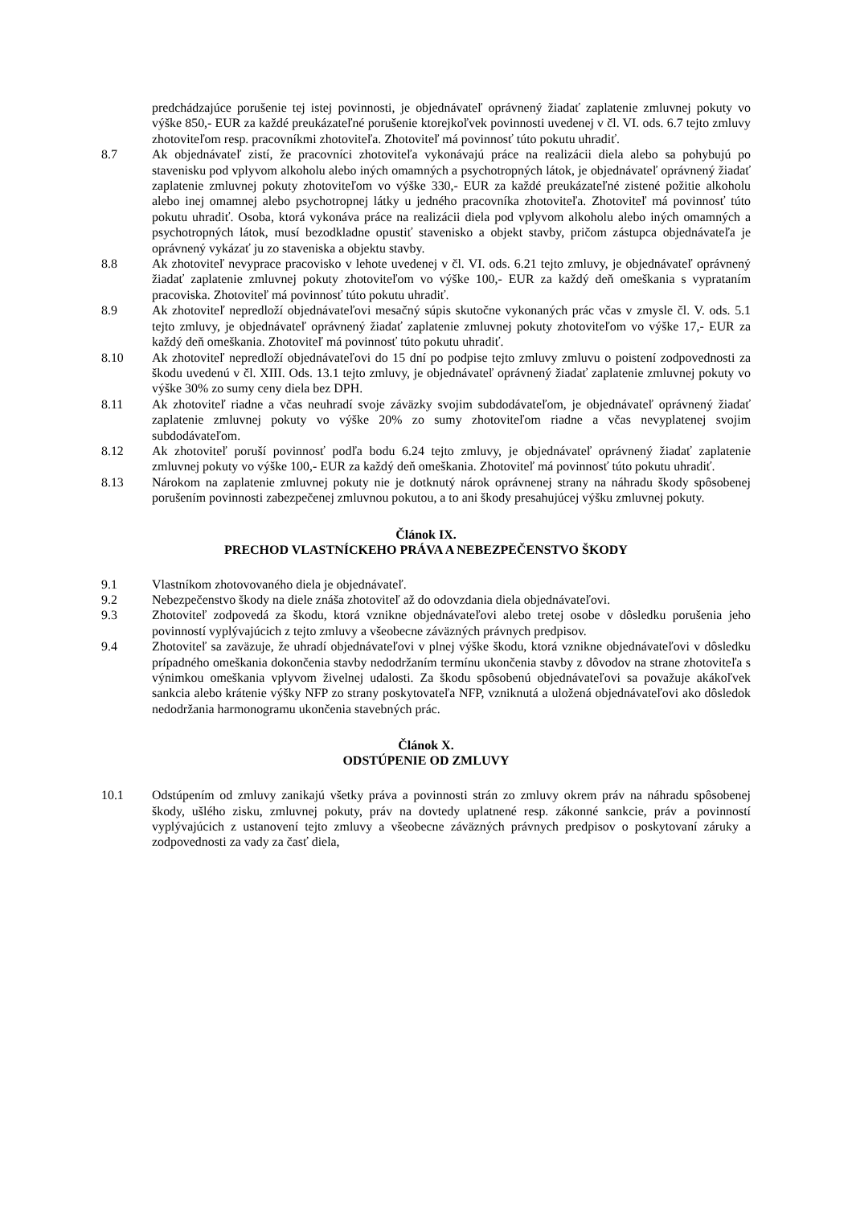predchádzajúce porušenie tej istej povinnosti, je objednávateľ oprávnený žiadať zaplatenie zmluvnej pokuty vo výške 850,- EUR za každé preukázateľné porušenie ktorejkoľvek povinnosti uvedenej v čl. VI. ods. 6.7 tejto zmluvy zhotoviteľom resp. pracovníkmi zhotoviteľa. Zhotoviteľ má povinnosť túto pokutu uhradiť.
8.7 Ak objednávateľ zistí, že pracovníci zhotoviteľa vykonávajú práce na realizácii diela alebo sa pohybujú po stavenisku pod vplyvom alkoholu alebo iných omamných a psychotropných látok, je objednávateľ oprávnený žiadať zaplatenie zmluvnej pokuty zhotoviteľom vo výške 330,- EUR za každé preukázateľné zistené požitie alkoholu alebo inej omamnej alebo psychotropnej látky u jedného pracovníka zhotoviteľa. Zhotoviteľ má povinnosť túto pokutu uhradiť. Osoba, ktorá vykonáva práce na realizácii diela pod vplyvom alkoholu alebo iných omamných a psychotropných látok, musí bezodkladne opustiť stavenisko a objekt stavby, pričom zástupca objednávateľa je oprávnený vykázať ju zo staveniska a objektu stavby.
8.8 Ak zhotoviteľ nevyprace pracovisko v lehote uvedenej v čl. VI. ods. 6.21 tejto zmluvy, je objednávateľ oprávnený žiadať zaplatenie zmluvnej pokuty zhotoviteľom vo výške 100,- EUR za každý deň omeškania s vyprataním pracoviska. Zhotoviteľ má povinnosť túto pokutu uhradiť.
8.9 Ak zhotoviteľ nepredloží objednávateľovi mesačný súpis skutočne vykonaných prác včas v zmysle čl. V. ods. 5.1 tejto zmluvy, je objednávateľ oprávnený žiadať zaplatenie zmluvnej pokuty zhotoviteľom vo výške 17,- EUR za každý deň omeškania. Zhotoviteľ má povinnosť túto pokutu uhradiť.
8.10 Ak zhotoviteľ nepredloží objednávateľovi do 15 dní po podpise tejto zmluvy zmluvu o poistení zodpovednosti za škodu uvedenú v čl. XIII. Ods. 13.1 tejto zmluvy, je objednávateľ oprávnený žiadať zaplatenie zmluvnej pokuty vo výške 30% zo sumy ceny diela bez DPH.
8.11 Ak zhotoviteľ riadne a včas neuhradí svoje záväzky svojim subdodávateľom, je objednávateľ oprávnený žiadať zaplatenie zmluvnej pokuty vo výške 20% zo sumy zhotoviteľom riadne a včas nevyplatenej svojim subdodávateľom.
8.12 Ak zhotoviteľ poruší povinnosť podľa bodu 6.24 tejto zmluvy, je objednávateľ oprávnený žiadať zaplatenie zmluvnej pokuty vo výške 100,- EUR za každý deň omeškania. Zhotoviteľ má povinnosť túto pokutu uhradiť.
8.13 Nárokom na zaplatenie zmluvnej pokuty nie je dotknutý nárok oprávnenej strany na náhradu škody spôsobenej porušením povinnosti zabezpečenej zmluvnou pokutou, a to ani škody presahujúcej výšku zmluvnej pokuty.
Článok IX.
PRECHOD VLASTNÍCKEHO PRÁVA A NEBEZPEČENSTVO ŠKODY
9.1 Vlastníkom zhotovovaného diela je objednávateľ.
9.2 Nebezpečenstvo škody na diele znáša zhotoviteľ až do odovzdania diela objednávateľovi.
9.3 Zhotoviteľ zodpovedá za škodu, ktorá vznikne objednávateľovi alebo tretej osobe v dôsledku porušenia jeho povinností vyplývajúcich z tejto zmluvy a všeobecne záväzných právnych predpisov.
9.4 Zhotoviteľ sa zaväzuje, že uhradí objednávateľovi v plnej výške škodu, ktorá vznikne objednávateľovi v dôsledku prípadného omeškania dokončenia stavby nedodržaním termínu ukončenia stavby z dôvodov na strane zhotoviteľa s výnimkou omeškania vplyvom živelnej udalosti. Za škodu spôsobenú objednávateľovi sa považuje akákoľvek sankcia alebo krátenie výšky NFP zo strany poskytovateľa NFP, vzniknutá a uložená objednávateľovi ako dôsledok nedodržania harmonogramu ukončenia stavebných prác.
Článok X.
ODSTÚPENIE OD ZMLUVY
10.1 Odstúpením od zmluvy zanikajú všetky práva a povinnosti strán zo zmluvy okrem práv na náhradu spôsobenej škody, ušlého zisku, zmluvnej pokuty, práv na dovtedy uplatnené resp. zákonné sankcie, práv a povinností vyplývajúcich z ustanovení tejto zmluvy a všeobecne záväzných právnych predpisov o poskytovaní záruky a zodpovednosti za vady za časť diela,